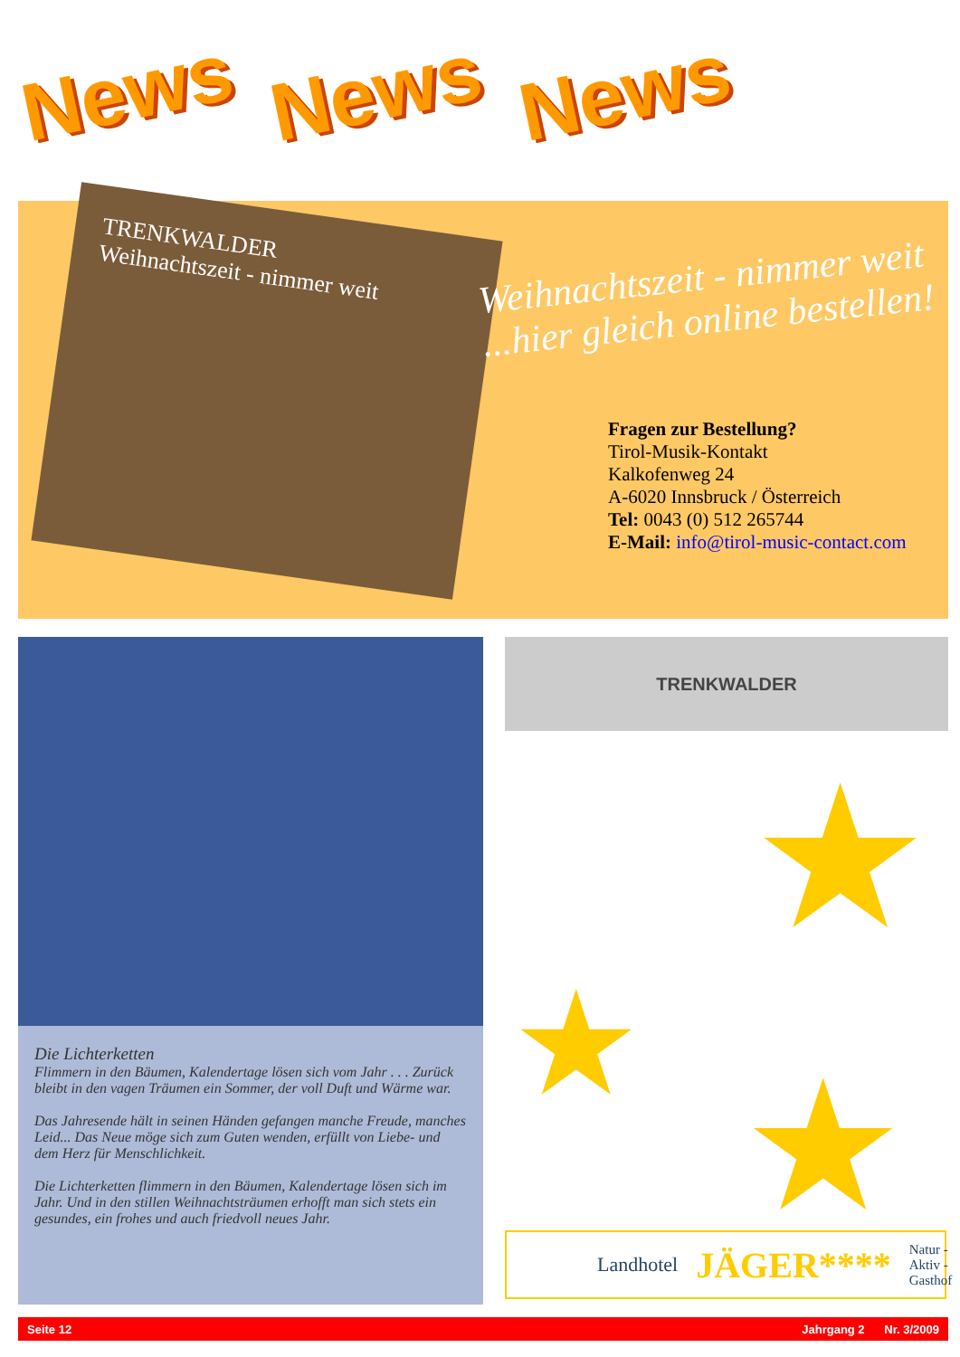News News News
TRENKWALDER
Weihnachtszeit - nimmer weit
Weihnachtszeit - nimmer weit
...hier gleich online bestellen!
Fragen zur Bestellung?
Tirol-Musik-Kontakt
Kalkofenweg 24
A-6020 Innsbruck / Österreich
Tel: 0043 (0) 512 265744
E-Mail: info@tirol-music-contact.com
Die Lichterketten
Flimmern in den Bäumen, Kalendertage lösen sich vom Jahr . . . Zurück bleibt in den vagen Träumen ein Sommer, der voll Duft und Wärme war.
Das Jahresende hält in seinen Händen gefangen manche Freude, manches Leid... Das Neue möge sich zum Guten wenden, erfüllt von Liebe- und dem Herz für Menschlichkeit.
Die Lichterketten flimmern in den Bäumen, Kalendertage lösen sich im Jahr. Und in den stillen Weihnachtsträumen erhofft man sich stets ein gesundes, ein frohes und auch friedvoll neues Jahr.
TRENKWALDER
★
★ ★
Landhotel JÄGER**** Natur - Aktiv - Gasthof
Seite 12 Jahrgang 2 Nr. 3/2009